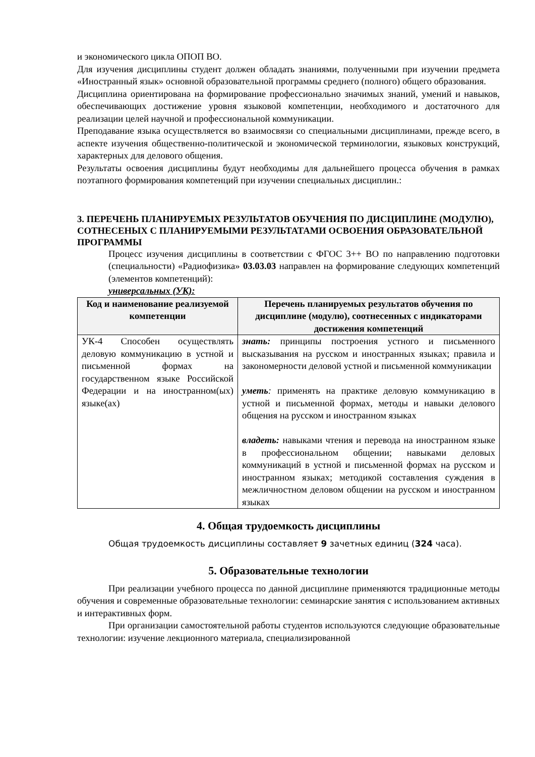и экономического цикла ОПОП ВО.
Для изучения дисциплины студент должен обладать знаниями, полученными при изучении предмета «Иностранный язык» основной образовательной программы среднего (полного) общего образования.
Дисциплина ориентирована на формирование профессионально значимых знаний, умений и навыков, обеспечивающих достижение уровня языковой компетенции, необходимого и достаточного для реализации целей научной и профессиональной коммуникации.
Преподавание языка осуществляется во взаимосвязи со специальными дисциплинами, прежде всего, в аспекте изучения общественно-политической и экономической терминологии, языковых конструкций, характерных для делового общения.
Результаты освоения дисциплины будут необходимы для дальнейшего процесса обучения в рамках поэтапного формирования компетенций при изучении специальных дисциплин.:
3. ПЕРЕЧЕНЬ ПЛАНИРУЕМЫХ РЕЗУЛЬТАТОВ ОБУЧЕНИЯ ПО ДИСЦИПЛИНЕ (МОДУЛЮ), СОТНЕСЕНЫХ С ПЛАНИРУЕМЫМИ РЕЗУЛЬТАТАМИ ОСВОЕНИЯ ОБРАЗОВАТЕЛЬНОЙ ПРОГРАММЫ
Процесс изучения дисциплины в соответствии с ФГОС 3++ ВО по направлению подготовки (специальности) «Радиофизика» 03.03.03 направлен на формирование следующих компетенций (элементов компетенций):
универсальных (УК):
| Код и наименование реализуемой компетенции | Перечень планируемых результатов обучения по дисциплине (модулю), соотнесенных с индикаторами достижения компетенций |
| --- | --- |
| УК-4 Способен осуществлять деловую коммуникацию в устной и письменной формах на государственном языке Российской Федерации и на иностранном(ых) языке(ах) | знать: принципы построения устного и письменного высказывания на русском и иностранных языках; правила и закономерности деловой устной и письменной коммуникации уметь : применять на практике деловую коммуникацию в устной и письменной формах, методы и навыки делового общения на русском и иностранном языках владеть: навыками чтения и перевода на иностранном языке в профессиональном общении; навыками деловых коммуникаций в устной и письменной формах на русском и иностранном языках; методикой составления суждения в межличностном деловом общении на русском и иностранном языках |
4. Общая трудоемкость дисциплины
Общая трудоемкость дисциплины составляет 9 зачетных единиц (324 часа).
5. Образовательные технологии
При реализации учебного процесса по данной дисциплине применяются традиционные методы обучения и современные образовательные технологии: семинарские занятия с использованием активных и интерактивных форм.
При организации самостоятельной работы студентов используются следующие образовательные технологии: изучение лекционного материала, специализированной